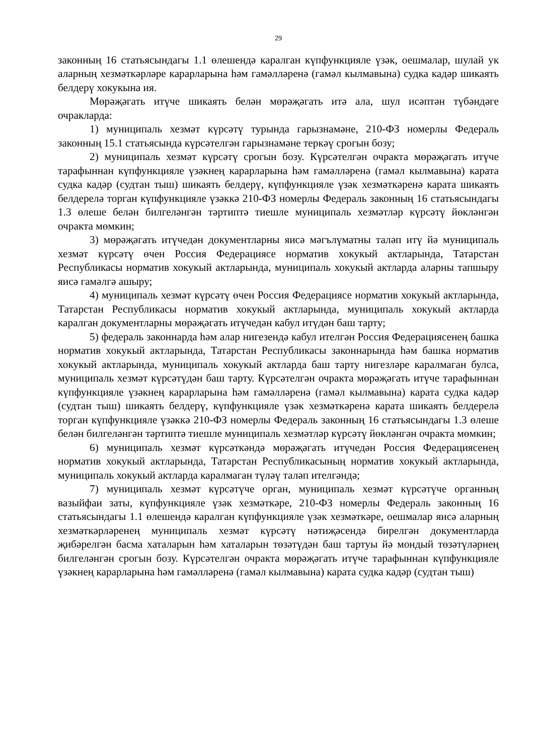29
законның 16 статьясындагы 1.1 өлешендә каралган күпфункцияле үзәк, оешмалар, шулай ук аларның хезмәткәрләре карарларына һәм гамәлләренә (гамәл кылмавына) судка кадәр шикаять белдерү хокукына ия.
Мөрәҗәгать итүче шикаять белән мөрәҗәгать итә ала, шул исәптән түбәндәге очракларда:
1) муниципаль хезмәт күрсәтү турында гарызнамәне, 210-ФЗ номерлы Федераль законның 15.1 статьясында күрсәтелгән гарызнамәне теркәү срогын бозу;
2) муниципаль хезмәт күрсәтү срогын бозу. Күрсәтелгән очракта мөрәҗәгать итүче тарафыннан күпфункцияле үзәкнең карарларына һәм гамәлләренә (гамәл кылмавына) карата судка кадәр (судтан тыш) шикаять белдерү, күпфункцияле үзәк хезмәткәренә карата шикаять белдерелә торган күпфункцияле үзәккә 210-ФЗ номерлы Федераль законның 16 статьясындагы 1.3 өлеше белән билгеләнгән тәртиптә тиешле муниципаль хезмәтләр күрсәтү йөкләнгән очракта мөмкин;
3) мөрәҗәгать итүчедән документларны яисә мәгълүматны таләп итү йә муниципаль хезмәт күрсәтү өчен Россия Федерациясе норматив хокукый актларында, Татарстан Республикасы норматив хокукый актларында, муниципаль хокукый актларда аларны тапшыру яисә гамәлгә ашыру;
4) муниципаль хезмәт күрсәтү өчен Россия Федерациясе норматив хокукый актларында, Татарстан Республикасы норматив хокукый актларында, муниципаль хокукый актларда каралган документларны мөрәҗәгать итүчедән кабул итүдән баш тарту;
5) федераль законнарда һәм алар нигезендә кабул ителгән Россия Федерациясенең башка норматив хокукый актларында, Татарстан Республикасы законнарында һәм башка норматив хокукый актларында, муниципаль хокукый актларда баш тарту нигезләре каралмаган булса, муниципаль хезмәт күрсәтүдән баш тарту. Күрсәтелгән очракта мөрәҗәгать итүче тарафыннан күпфункцияле үзәкнең карарларына һәм гамәлләренә (гамәл кылмавына) карата судка кадәр (судтан тыш) шикаять белдерү, күпфункцияле үзәк хезмәткәренә карата шикаять белдерелә торган күпфункцияле үзәккә 210-ФЗ номерлы Федераль законның 16 статьясындагы 1.3 өлеше белән билгеләнгән тәртиптә тиешле муниципаль хезмәтләр күрсәтү йөкләнгән очракта мөмкин;
6) муниципаль хезмәт күрсәткәндә мөрәҗәгать итүчедән Россия Федерациясенең норматив хокукый актларында, Татарстан Республикасының норматив хокукый актларында, муниципаль хокукый актларда каралмаган түләү таләп ителгәндә;
7) муниципаль хезмәт күрсәтүче орган, муниципаль хезмәт күрсәтүче органның вазыйфаи заты, күпфункцияле үзәк хезмәткәре, 210-ФЗ номерлы Федераль законның 16 статьясындагы 1.1 өлешендә каралган күпфункцияле үзәк хезмәткәре, оешмалар яисә аларның хезмәткәрләренең муниципаль хезмәт күрсәтү нәтиҗәсендә бирелгән документларда җибәрелгән басма хаталарын һәм хаталарын төзәтүдән баш тартуы йә мондый төзәтүләрнең билгеләнгән срогын бозу. Күрсәтелгән очракта мөрәҗәгать итүче тарафыннан күпфункцияле үзәкнең карарларына һәм гамәлләренә (гамәл кылмавына) карата судка кадәр (судтан тыш)